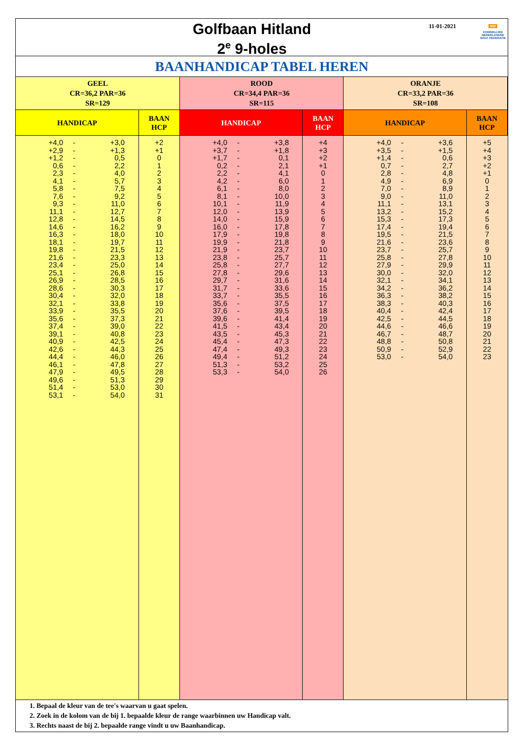Golfbaan Hitland
2<sup>e</sup> 9-holes
11-01-2021
NGF
KONINKLIJKE NEDERLANDSE GOLF FEDERATIE
BAANHANDICAP TABEL HEREN
| GEEL CR=36,2 PAR=36 SR=129 | | ROOD CR=34,4 PAR=36 SR=115 | | ORANJE CR=33,2 PAR=36 SR=108 | |
| --- | --- | --- | --- | --- | --- |
| HANDICAP | BAAN HCP | HANDICAP | BAAN HCP | HANDICAP | BAAN HCP |
| +4,0 - +3,0 +2,9 - +1,3 +1,2 - 0,5 0,6 - 2,2 2,3 - 4,0 4,1 - 5,7 5,8 - 7,5 7,6 - 9,2 9,3 - 11,0 11,1 - 12,7 12,8 - 14,5 14,6 - 16,2 16,3 - 18,0 18,1 - 19,7 19,8 - 21,5 21,6 - 23,3 23,4 - 25,0 25,1 - 26,8 26,9 - 28,5 28,6 - 30,3 30,4 - 32,0 32,1 - 33,8 33,9 - 35,5 35,6 - 37,3 37,4 - 39,0 39,1 - 40,8 40,9 - 42,5 42,6 - 44,3 44,4 - 46,0 46,1 - 47,8 47,9 - 49,5 49,6 - 51,3 51,4 - 53,0 53,1 - 54,0 | +2 +1 0 1 2 3 4 5 6 7 8 9 10 11 12 13 14 15 16 17 18 19 20 21 22 23 24 25 26 27 28 29 30 31 | +4,0 - +3,8 +3,7 - +1,8 +1,7 - 0,1 0,2 - 2,1 2,2 - 4,1 4,2 - 6,0 6,1 - 8,0 8,1 - 10,0 10,1 - 11,9 12,0 - 13,9 14,0 - 15,9 16,0 - 17,8 17,9 - 19,8 19,9 - 21,8 21,9 - 23,7 23,8 - 25,7 25,8 - 27,7 27,8 - 29,6 29,7 - 31,6 31,7 - 33,6 33,7 - 35,5 35,6 - 37,5 37,6 - 39,5 39,6 - 41,4 41,5 - 43,4 43,5 - 45,3 45,4 - 47,3 47,4 - 49,3 49,4 - 51,2 51,3 - 53,2 53,3 - 54,0 | +4 +3 +2 +1 0 1 2 3 4 5 6 7 8 9 10 11 12 13 14 15 16 17 18 19 20 21 22 23 24 25 26 | +4,0 - +3,6 +3,5 - +1,5 +1,4 - 0,6 0,7 - 2,7 2,8 - 4,8 4,9 - 6,9 7,0 - 8,9 9,0 - 11,0 11,1 - 13,1 13,2 - 15,2 15,3 - 17,3 17,4 - 19,4 19,5 - 21,5 21,6 - 23,6 23,7 - 25,7 25,8 - 27,8 27,9 - 29,9 30,0 - 32,0 32,1 - 34,1 34,2 - 36,2 36,3 - 38,2 38,3 - 40,3 40,4 - 42,4 42,5 - 44,5 44,6 - 46,6 46,7 - 48,7 48,8 - 50,8 50,9 - 52,9 53,0 - 54,0 | +5 +4 +3 +2 +1 0 1 2 3 4 5 6 7 8 9 10 11 12 13 14 15 16 17 18 19 20 21 22 23 |
1. Bepaal de kleur van de tee's waarvan u gaat spelen.
2. Zoek in de kolom van de bij 1. bepaalde kleur de range waarbinnen uw Handicap valt.
3. Rechts naast de bij 2. bepaalde range vindt u uw Baanhandicap.